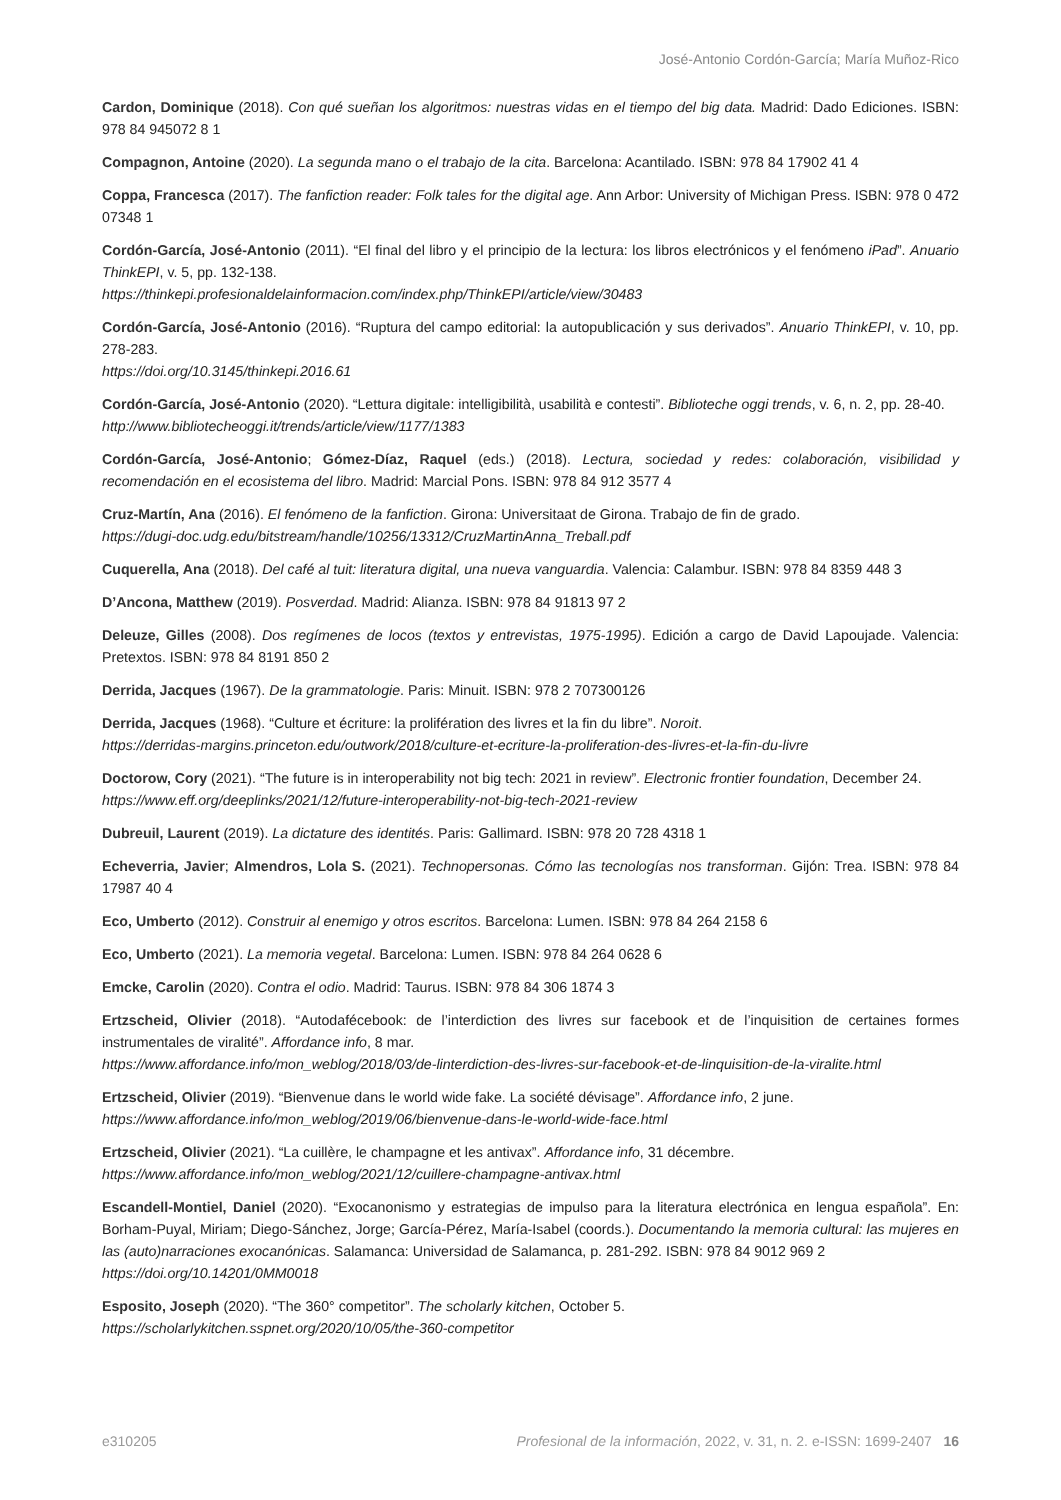José-Antonio Cordón-García; María Muñoz-Rico
Cardon, Dominique (2018). Con qué sueñan los algoritmos: nuestras vidas en el tiempo del big data. Madrid: Dado Ediciones. ISBN: 978 84 945072 8 1
Compagnon, Antoine (2020). La segunda mano o el trabajo de la cita. Barcelona: Acantilado. ISBN: 978 84 17902 41 4
Coppa, Francesca (2017). The fanfiction reader: Folk tales for the digital age. Ann Arbor: University of Michigan Press. ISBN: 978 0 472 07348 1
Cordón-García, José-Antonio (2011). “El final del libro y el principio de la lectura: los libros electrónicos y el fenómeno iPad”. Anuario ThinkEPI, v. 5, pp. 132-138.
https://thinkepi.profesionaldelainformacion.com/index.php/ThinkEPI/article/view/30483
Cordón-García, José-Antonio (2016). “Ruptura del campo editorial: la autopublicación y sus derivados”. Anuario ThinkEPI, v. 10, pp. 278-283.
https://doi.org/10.3145/thinkepi.2016.61
Cordón-García, José-Antonio (2020). “Lettura digitale: intelligibilità, usabilità e contesti”. Biblioteche oggi trends, v. 6, n. 2, pp. 28-40.
http://www.bibliotecheoggi.it/trends/article/view/1177/1383
Cordón-García, José-Antonio; Gómez-Díaz, Raquel (eds.) (2018). Lectura, sociedad y redes: colaboración, visibilidad y recomendación en el ecosistema del libro. Madrid: Marcial Pons. ISBN: 978 84 912 3577 4
Cruz-Martín, Ana (2016). El fenómeno de la fanfiction. Girona: Universitaat de Girona. Trabajo de fin de grado.
https://dugi-doc.udg.edu/bitstream/handle/10256/13312/CruzMartinAnna_Treball.pdf
Cuquerella, Ana (2018). Del café al tuit: literatura digital, una nueva vanguardia. Valencia: Calambur. ISBN: 978 84 8359 448 3
D’Ancona, Matthew (2019). Posverdad. Madrid: Alianza. ISBN: 978 84 91813 97 2
Deleuze, Gilles (2008). Dos regímenes de locos (textos y entrevistas, 1975-1995). Edición a cargo de David Lapoujade. Valencia: Pretextos. ISBN: 978 84 8191 850 2
Derrida, Jacques (1967). De la grammatologie. Paris: Minuit. ISBN: 978 2 707300126
Derrida, Jacques (1968). “Culture et écriture: la prolifération des livres et la fin du libre”. Noroit.
https://derridas-margins.princeton.edu/outwork/2018/culture-et-ecriture-la-proliferation-des-livres-et-la-fin-du-livre
Doctorow, Cory (2021). “The future is in interoperability not big tech: 2021 in review”. Electronic frontier foundation, December 24.
https://www.eff.org/deeplinks/2021/12/future-interoperability-not-big-tech-2021-review
Dubreuil, Laurent (2019). La dictature des identités. Paris: Gallimard. ISBN: 978 20 728 4318 1
Echeverria, Javier; Almendros, Lola S. (2021). Technopersonas. Cómo las tecnologías nos transforman. Gijón: Trea. ISBN: 978 84 17987 40 4
Eco, Umberto (2012). Construir al enemigo y otros escritos. Barcelona: Lumen. ISBN: 978 84 264 2158 6
Eco, Umberto (2021). La memoria vegetal. Barcelona: Lumen. ISBN: 978 84 264 0628 6
Emcke, Carolin (2020). Contra el odio. Madrid: Taurus. ISBN: 978 84 306 1874 3
Ertzscheid, Olivier (2018). “Autodafécebook: de l’interdiction des livres sur facebook et de l’inquisition de certaines formes instrumentales de viralité”. Affordance info, 8 mar.
https://www.affordance.info/mon_weblog/2018/03/de-linterdiction-des-livres-sur-facebook-et-de-linquisition-de-la-viralite.html
Ertzscheid, Olivier (2019). “Bienvenue dans le world wide fake. La société dévisage”. Affordance info, 2 june.
https://www.affordance.info/mon_weblog/2019/06/bienvenue-dans-le-world-wide-face.html
Ertzscheid, Olivier (2021). “La cuillère, le champagne et les antivax”. Affordance info, 31 décembre.
https://www.affordance.info/mon_weblog/2021/12/cuillere-champagne-antivax.html
Escandell-Montiel, Daniel (2020). “Exocanonismo y estrategias de impulso para la literatura electrónica en lengua española”. En: Borham-Puyal, Miriam; Diego-Sánchez, Jorge; García-Pérez, María-Isabel (coords.). Documentando la memoria cultural: las mujeres en las (auto)narraciones exocanónicas. Salamanca: Universidad de Salamanca, p. 281-292. ISBN: 978 84 9012 969 2
https://doi.org/10.14201/0MM0018
Esposito, Joseph (2020). “The 360° competitor”. The scholarly kitchen, October 5.
https://scholarlykitchen.sspnet.org/2020/10/05/the-360-competitor
e310205 Profesional de la información, 2022, v. 31, n. 2. e-ISSN: 1699-2407 16